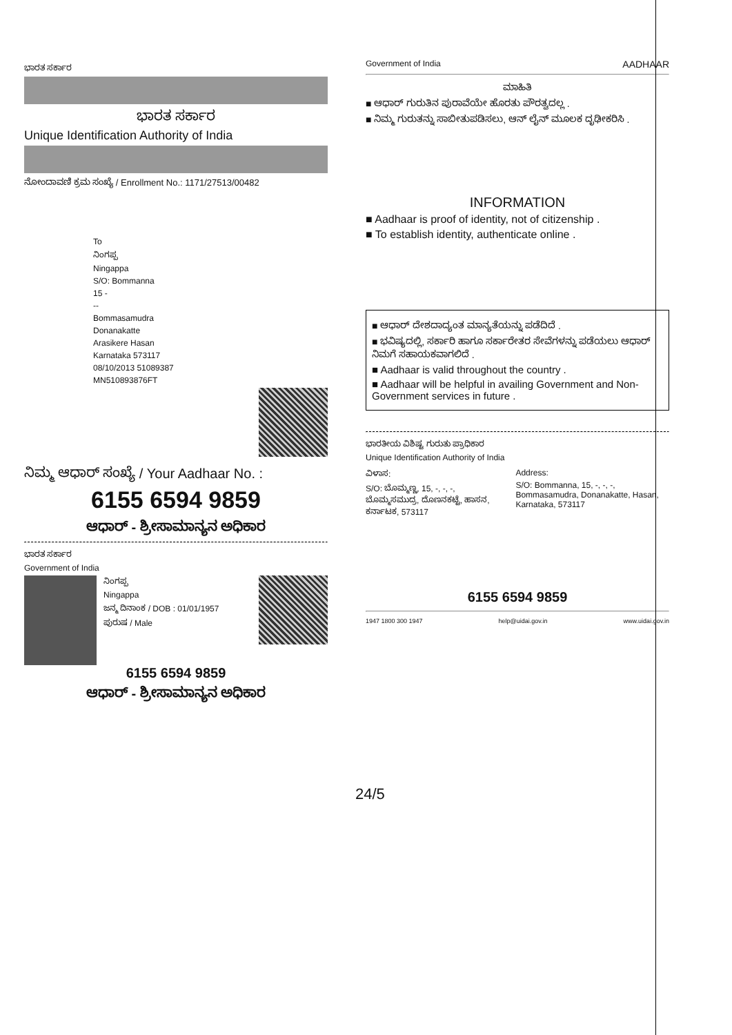ಭಾರತ ಸರ್ಕಾರ
ಭಾರತ ಸರ್ಕಾರ
Unique Identification Authority of India
ನೋಂದಾವಣಿ ಕ್ರಮ ಸಂಖ್ಯೆ / Enrollment No.: 1171/27513/00482
To
ನಿಂಗಪ್ಪ
Ningappa
S/O: Bommanna
15 -
--
Bommasamudra
Donanakatte
Arasikere Hasan
Karnataka 573117
08/10/2013 51089387
MN510893876FT
ನಿಮ್ಮ ಆಧಾರ್ ಸಂಖ್ಯೆ / Your Aadhaar No. :
6155 6594 9859
ಆಧಾರ್ - ಶ್ರೀಸಾಮಾನ್ಯನ ಅಧಿಕಾರ
ಭಾರತ ಸರ್ಕಾರ
Government of India
ನಿಂಗಪ್ಪ
Ningappa
ಜನ್ಮ ದಿನಾಂಕ / DOB : 01/01/1957
ಪುರುಷ / Male
6155 6594 9859
ಆಧಾರ್ - ಶ್ರೀಸಾಮಾನ್ಯನ ಅಧಿಕಾರ
24/5
Government of India AADHAAR
ಮಾಹಿತಿ
■ ಆಧಾರ್ ಗುರುತಿನ ಪುರಾವೆಯೇ ಹೊರತು ಪೌರತ್ವದಲ್ಲ .
■ ನಿಮ್ಮ ಗುರುತನ್ನು ಸಾಬೀತುಪಡಿಸಲು, ಆನ್ ಲೈನ್ ಮೂಲಕ ದೃಢೀಕರಿಸಿ .
INFORMATION
■ Aadhaar is proof of identity, not of citizenship .
■ To establish identity, authenticate online .
■ ಆಧಾರ್ ದೇಶದಾದ್ಯಂತ ಮಾನ್ಯತೆಯನ್ನು ಪಡೆದಿದೆ .
■ ಭವಿಷ್ಯದಲ್ಲಿ, ಸರ್ಕಾರಿ ಹಾಗೂ ಸರ್ಕಾರೇತರ ಸೇವೆಗಳನ್ನು ಪಡೆಯಲು ಆಧಾರ್ ನಿಮಗೆ ಸಹಾಯಕವಾಗಲಿದೆ .
■ Aadhaar is valid throughout the country .
■ Aadhaar will be helpful in availing Government and Non-Government services in future .
ಭಾರತೀಯ ವಿಶಿಷ್ಟ ಗುರುತು ಪ್ರಾಧಿಕಾರ
Unique Identification Authority of India
ವಿಳಾಸ:
S/O: ಬೊಮ್ಮಣ್ಣ, 15, -, -, -, ಬೊಮ್ಮಸಮುದ್ರ, ದೊಣನಕಟ್ಟೆ, ಹಾಸನ, ಕರ್ನಾಟಕ, 573117
Address:
S/O: Bommanna, 15, -, -, -, Bommasamudra, Donanakatte, Hasan, Karnataka, 573117
6155 6594 9859
1947 1800 300 1947 help@uidai.gov.in www.uidai.gov.in